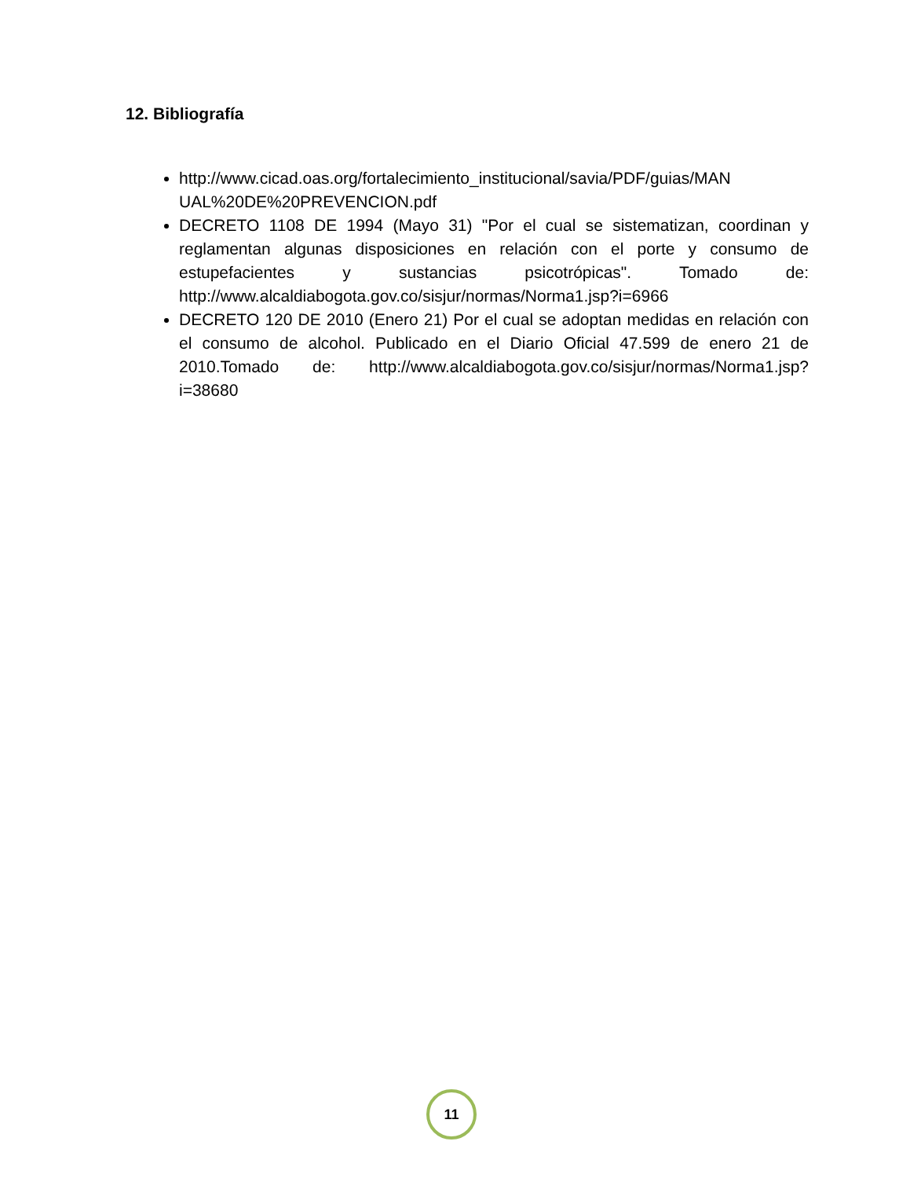12. Bibliografía
http://www.cicad.oas.org/fortalecimiento_institucional/savia/PDF/guias/MAN UAL%20DE%20PREVENCION.pdf
DECRETO 1108 DE 1994 (Mayo 31) "Por el cual se sistematizan, coordinan y reglamentan algunas disposiciones en relación con el porte y consumo de estupefacientes y sustancias psicotrópicas". Tomado de: http://www.alcaldiabogota.gov.co/sisjur/normas/Norma1.jsp?i=6966
DECRETO 120 DE 2010 (Enero 21) Por el cual se adoptan medidas en relación con el consumo de alcohol. Publicado en el Diario Oficial 47.599 de enero 21 de 2010.Tomado de: http://www.alcaldiabogota.gov.co/sisjur/normas/Norma1.jsp?i=38680
11